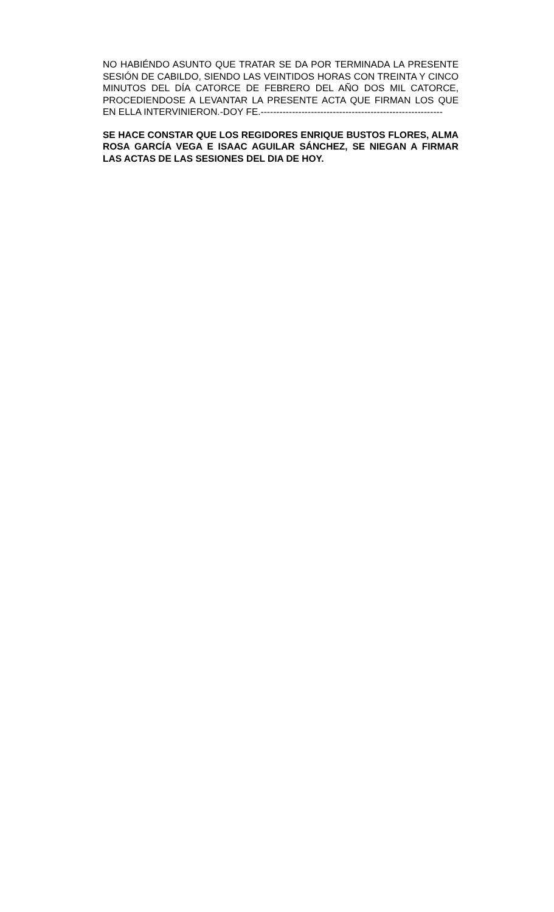NO HABIÉNDO ASUNTO QUE TRATAR SE DA POR TERMINADA LA PRESENTE SESIÓN DE CABILDO, SIENDO LAS VEINTIDOS HORAS CON TREINTA Y CINCO MINUTOS DEL DÍA CATORCE DE FEBRERO DEL AÑO DOS MIL CATORCE, PROCEDIENDOSE A LEVANTAR LA PRESENTE ACTA QUE FIRMAN LOS QUE EN ELLA INTERVINIERON.-DOY FE.----------------------------------------------------------
SE HACE CONSTAR QUE LOS REGIDORES ENRIQUE BUSTOS FLORES, ALMA ROSA GARCÍA VEGA E ISAAC AGUILAR SÁNCHEZ, SE NIEGAN A FIRMAR LAS ACTAS DE LAS SESIONES DEL DIA DE HOY.